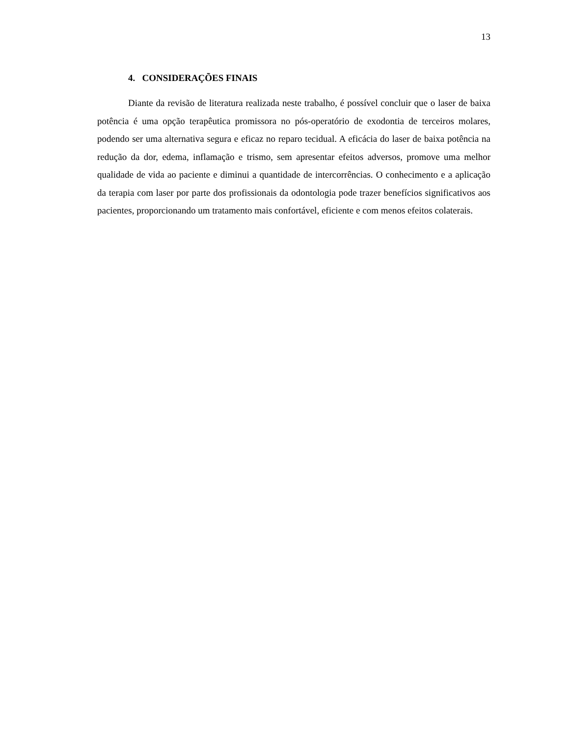13
4. CONSIDERAÇÕES FINAIS
Diante da revisão de literatura realizada neste trabalho, é possível concluir que o laser de baixa potência é uma opção terapêutica promissora no pós-operatório de exodontia de terceiros molares, podendo ser uma alternativa segura e eficaz no reparo tecidual. A eficácia do laser de baixa potência na redução da dor, edema, inflamação e trismo, sem apresentar efeitos adversos, promove uma melhor qualidade de vida ao paciente e diminui a quantidade de intercorrências. O conhecimento e a aplicação da terapia com laser por parte dos profissionais da odontologia pode trazer benefícios significativos aos pacientes, proporcionando um tratamento mais confortável, eficiente e com menos efeitos colaterais.